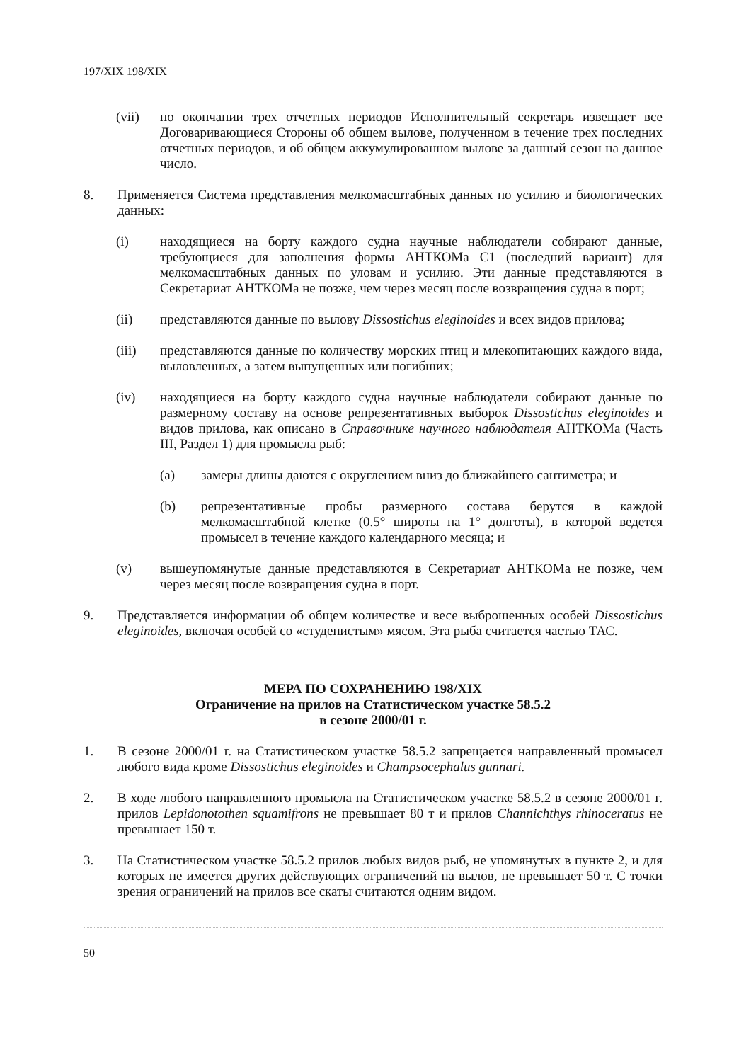197/XIX 198/XIX
(vii) по окончании трех отчетных периодов Исполнительный секретарь извещает все Договаривающиеся Стороны об общем вылове, полученном в течение трех последних отчетных периодов, и об общем аккумулированном вылове за данный сезон на данное число.
8. Применяется Система представления мелкомасштабных данных по усилию и биологических данных:
(i) находящиеся на борту каждого судна научные наблюдатели собирают данные, требующиеся для заполнения формы АНТКОМа С1 (последний вариант) для мелкомасштабных данных по уловам и усилию. Эти данные представляются в Секретариат АНТКОМа не позже, чем через месяц после возвращения судна в порт;
(ii) представляются данные по вылову Dissostichus eleginoides и всех видов прилова;
(iii) представляются данные по количеству морских птиц и млекопитающих каждого вида, выловленных, а затем выпущенных или погибших;
(iv) находящиеся на борту каждого судна научные наблюдатели собирают данные по размерному составу на основе репрезентативных выборок Dissostichus eleginoides и видов прилова, как описано в Справочнике научного наблюдателя АНТКОМа (Часть III, Раздел 1) для промысла рыб:
(a) замеры длины даются с округлением вниз до ближайшего сантиметра; и
(b) репрезентативные пробы размерного состава берутся в каждой мелкомасштабной клетке (0.5° широты на 1° долготы), в которой ведется промысел в течение каждого календарного месяца; и
(v) вышеупомянутые данные представляются в Секретариат АНТКОМа не позже, чем через месяц после возвращения судна в порт.
9. Представляется информации об общем количестве и весе выброшенных особей Dissostichus eleginoides, включая особей со «студенистым» мясом. Эта рыба считается частью ТАС.
МЕРА ПО СОХРАНЕНИЮ 198/XIX
Ограничение на прилов на Статистическом участке 58.5.2
в сезоне 2000/01 г.
1. В сезоне 2000/01 г. на Статистическом участке 58.5.2 запрещается направленный промысел любого вида кроме Dissostichus eleginoides и Champsocephalus gunnari.
2. В ходе любого направленного промысла на Статистическом участке 58.5.2 в сезоне 2000/01 г. прилов Lepidonotothen squamifrons не превышает 80 т и прилов Channichthys rhinoceratus не превышает 150 т.
3. На Статистическом участке 58.5.2 прилов любых видов рыб, не упомянутых в пункте 2, и для которых не имеется других действующих ограничений на вылов, не превышает 50 т. С точки зрения ограничений на прилов все скаты считаются одним видом.
50